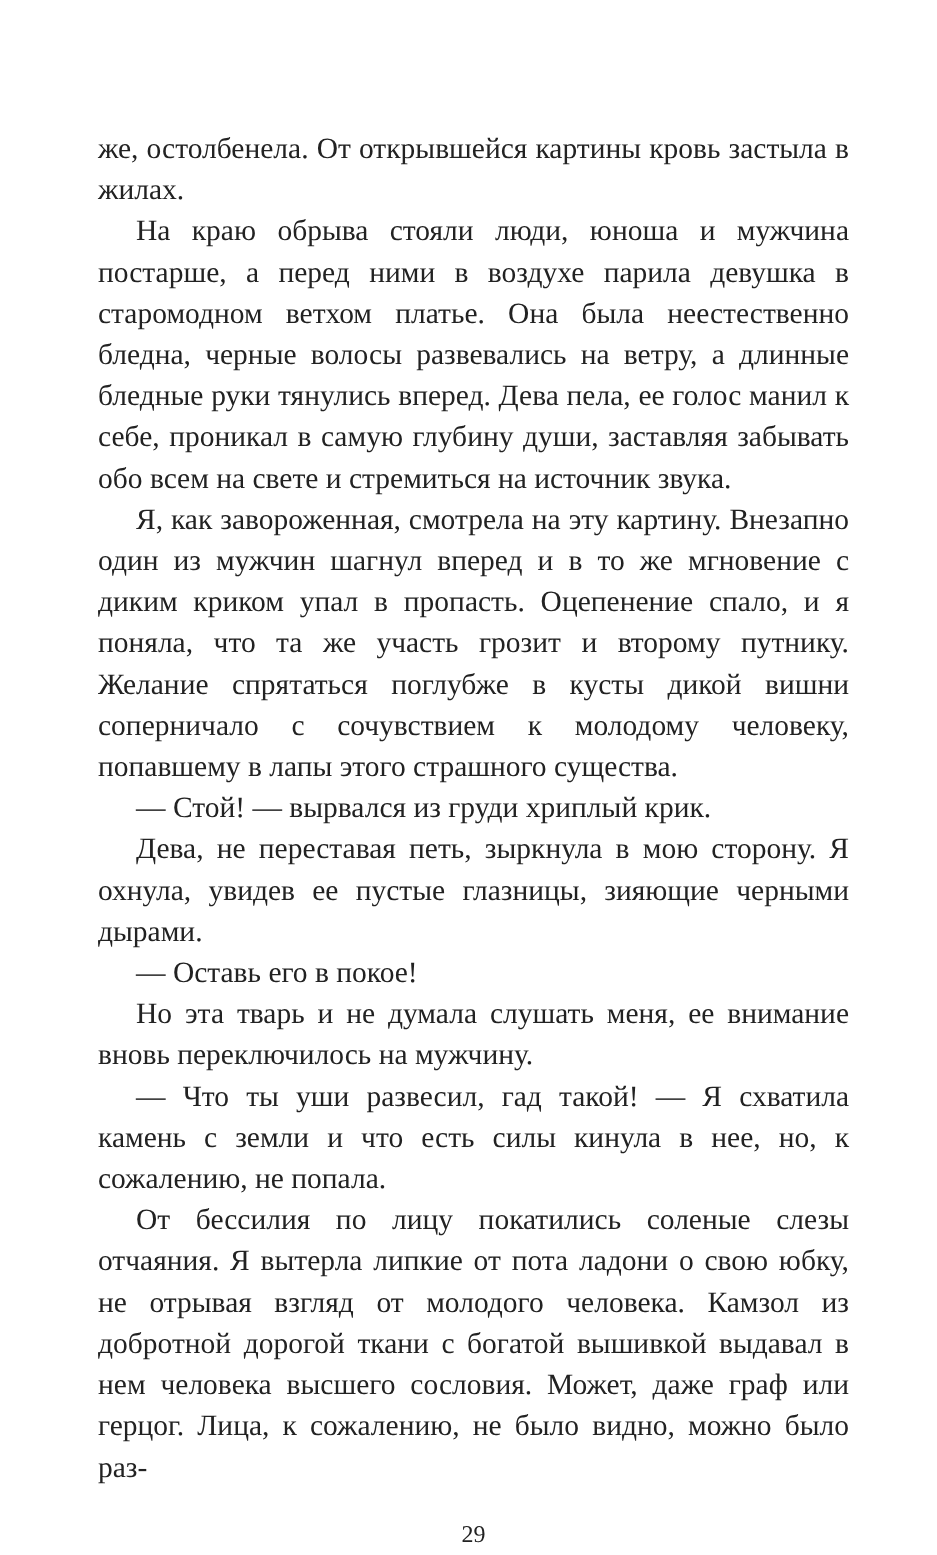же, остолбенела. От открывшейся картины кровь застыла в жилах.
На краю обрыва стояли люди, юноша и мужчина постарше, а перед ними в воздухе парила девушка в старомодном ветхом платье. Она была неестественно бледна, черные волосы развевались на ветру, а длинные бледные руки тянулись вперед. Дева пела, ее голос манил к себе, проникал в самую глубину души, заставляя забывать обо всем на свете и стремиться на источник звука.
Я, как завороженная, смотрела на эту картину. Внезапно один из мужчин шагнул вперед и в то же мгновение с диким криком упал в пропасть. Оцепенение спало, и я поняла, что та же участь грозит и второму путнику. Желание спрятаться поглубже в кусты дикой вишни соперничало с сочувствием к молодому человеку, попавшему в лапы этого страшного существа.
— Стой! — вырвался из груди хриплый крик.
Дева, не переставая петь, зыркнула в мою сторону. Я охнула, увидев ее пустые глазницы, зияющие черными дырами.
— Оставь его в покое!
Но эта тварь и не думала слушать меня, ее внимание вновь переключилось на мужчину.
— Что ты уши развесил, гад такой! — Я схватила камень с земли и что есть силы кинула в нее, но, к сожалению, не попала.
От бессилия по лицу покатились соленые слезы отчаяния. Я вытерла липкие от пота ладони о свою юбку, не отрывая взгляд от молодого человека. Камзол из добротной дорогой ткани с богатой вышивкой выдавал в нем человека высшего сословия. Может, даже граф или герцог. Лица, к сожалению, не было видно, можно было раз-
29